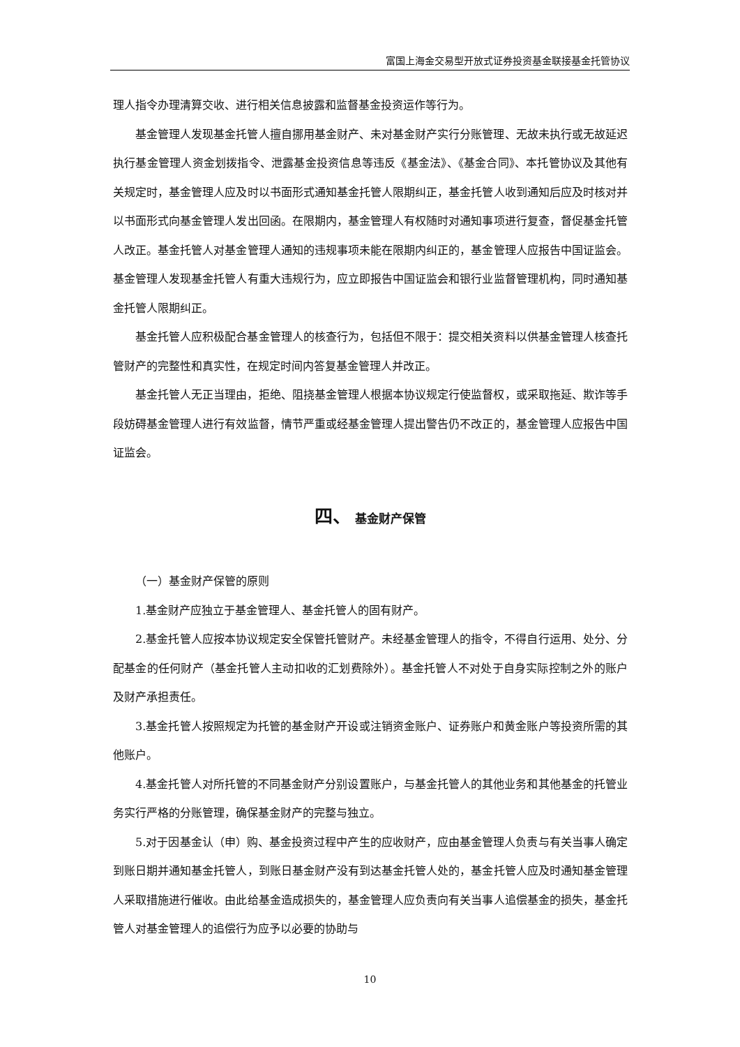富国上海金交易型开放式证券投资基金联接基金托管协议
理人指令办理清算交收、进行相关信息披露和监督基金投资运作等行为。
基金管理人发现基金托管人擅自挪用基金财产、未对基金财产实行分账管理、无故未执行或无故延迟执行基金管理人资金划拨指令、泄露基金投资信息等违反《基金法》、《基金合同》、本托管协议及其他有关规定时，基金管理人应及时以书面形式通知基金托管人限期纠正，基金托管人收到通知后应及时核对并以书面形式向基金管理人发出回函。在限期内，基金管理人有权随时对通知事项进行复查，督促基金托管人改正。基金托管人对基金管理人通知的违规事项未能在限期内纠正的，基金管理人应报告中国证监会。基金管理人发现基金托管人有重大违规行为，应立即报告中国证监会和银行业监督管理机构，同时通知基金托管人限期纠正。
基金托管人应积极配合基金管理人的核查行为，包括但不限于：提交相关资料以供基金管理人核查托管财产的完整性和真实性，在规定时间内答复基金管理人并改正。
基金托管人无正当理由，拒绝、阻挠基金管理人根据本协议规定行使监督权，或采取拖延、欺诈等手段妨碍基金管理人进行有效监督，情节严重或经基金管理人提出警告仍不改正的，基金管理人应报告中国证监会。
四、 基金财产保管
（一）基金财产保管的原则
1.基金财产应独立于基金管理人、基金托管人的固有财产。
2.基金托管人应按本协议规定安全保管托管财产。未经基金管理人的指令，不得自行运用、处分、分配基金的任何财产（基金托管人主动扣收的汇划费除外）。基金托管人不对处于自身实际控制之外的账户及财产承担责任。
3.基金托管人按照规定为托管的基金财产开设或注销资金账户、证券账户和黄金账户等投资所需的其他账户。
4.基金托管人对所托管的不同基金财产分别设置账户，与基金托管人的其他业务和其他基金的托管业务实行严格的分账管理，确保基金财产的完整与独立。
5.对于因基金认（申）购、基金投资过程中产生的应收财产，应由基金管理人负责与有关当事人确定到账日期并通知基金托管人，到账日基金财产没有到达基金托管人处的，基金托管人应及时通知基金管理人采取措施进行催收。由此给基金造成损失的，基金管理人应负责向有关当事人追偿基金的损失，基金托管人对基金管理人的追偿行为应予以必要的协助与
10